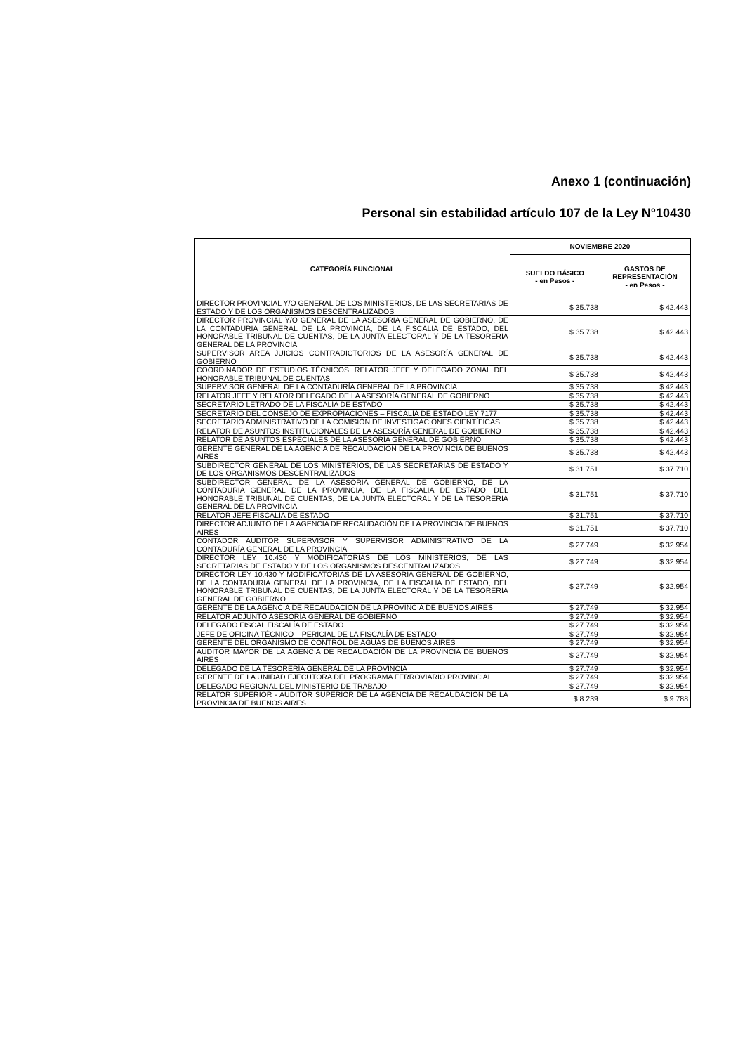Anexo 1 (continuación)
Personal sin estabilidad artículo 107 de la Ley N°10430
| CATEGORÍA FUNCIONAL | NOVIEMBRE 2020 | |
| --- | --- | --- |
| | SUELDO BÁSICO - en Pesos - | GASTOS DE REPRESENTACIÓN - en Pesos - |
| DIRECTOR PROVINCIAL Y/O GENERAL DE LOS MINISTERIOS, DE LAS SECRETARIAS DE ESTADO Y DE LOS ORGANISMOS DESCENTRALIZADOS | $ 35.738 | $ 42.443 |
| DIRECTOR PROVINCIAL Y/O GENERAL DE LA ASESORIA GENERAL DE GOBIERNO, DE LA CONTADURIA GENERAL DE LA PROVINCIA, DE LA FISCALIA DE ESTADO, DEL HONORABLE TRIBUNAL DE CUENTAS, DE LA JUNTA ELECTORAL Y DE LA TESORERIA GENERAL DE LA PROVINCIA | $ 35.738 | $ 42.443 |
| SUPERVISOR AREA JUICIOS CONTRADICTORIOS DE LA ASESORÍA GENERAL DE GOBIERNO | $ 35.738 | $ 42.443 |
| COORDINADOR DE ESTUDIOS TÉCNICOS, RELATOR JEFE Y DELEGADO ZONAL DEL HONORABLE TRIBUNAL DE CUENTAS | $ 35.738 | $ 42.443 |
| SUPERVISOR GENERAL DE LA CONTADURÍA GENERAL DE LA PROVINCIA | $ 35.738 | $ 42.443 |
| RELATOR JEFE Y RELATOR DELEGADO DE LA ASESORÍA GENERAL DE GOBIERNO | $ 35.738 | $ 42.443 |
| SECRETARIO LETRADO DE LA FISCALÍA DE ESTADO | $ 35.738 | $ 42.443 |
| SECRETARIO DEL CONSEJO DE EXPROPIACIONES – FISCALÍA DE ESTADO LEY 7177 | $ 35.738 | $ 42.443 |
| SECRETARIO ADMINISTRATIVO DE LA COMISIÓN DE INVESTIGACIONES CIENTÍFICAS | $ 35.738 | $ 42.443 |
| RELATOR DE ASUNTOS INSTITUCIONALES DE LA ASESORÍA GENERAL DE GOBIERNO | $ 35.738 | $ 42.443 |
| RELATOR DE ASUNTOS ESPECIALES DE LA ASESORÍA GENERAL DE GOBIERNO | $ 35.738 | $ 42.443 |
| GERENTE GENERAL DE LA AGENCIA DE RECAUDACIÓN DE LA PROVINCIA DE BUENOS AIRES | $ 35.738 | $ 42.443 |
| SUBDIRECTOR GENERAL DE LOS MINISTERIOS, DE LAS SECRETARIAS DE ESTADO Y DE LOS ORGANISMOS DESCENTRALIZADOS | $ 31.751 | $ 37.710 |
| SUBDIRECTOR GENERAL DE LA ASESORIA GENERAL DE GOBIERNO, DE LA CONTADURIA GENERAL DE LA PROVINCIA, DE LA FISCALIA DE ESTADO, DEL HONORABLE TRIBUNAL DE CUENTAS, DE LA JUNTA ELECTORAL Y DE LA TESORERIA GENERAL DE LA PROVINCIA | $ 31.751 | $ 37.710 |
| RELATOR JEFE FISCALÍA DE ESTADO | $ 31.751 | $ 37.710 |
| DIRECTOR ADJUNTO DE LA AGENCIA DE RECAUDACIÓN DE LA PROVINCIA DE BUENOS AIRES | $ 31.751 | $ 37.710 |
| CONTADOR AUDITOR SUPERVISOR Y SUPERVISOR ADMINISTRATIVO DE LA CONTADURÍA GENERAL DE LA PROVINCIA | $ 27.749 | $ 32.954 |
| DIRECTOR LEY 10.430 Y MODIFICATORIAS DE LOS MINISTERIOS, DE LAS SECRETARIAS DE ESTADO Y DE LOS ORGANISMOS DESCENTRALIZADOS | $ 27.749 | $ 32.954 |
| DIRECTOR LEY 10.430 Y MODIFICATORIAS DE LA ASESORIA GENERAL DE GOBIERNO, DE LA CONTADURIA GENERAL DE LA PROVINCIA, DE LA FISCALIA DE ESTADO, DEL HONORABLE TRIBUNAL DE CUENTAS, DE LA JUNTA ELECTORAL Y DE LA TESORERIA GENERAL DE GOBIERNO | $ 27.749 | $ 32.954 |
| GERENTE DE LA AGENCIA DE RECAUDACIÓN DE LA PROVINCIA DE BUENOS AIRES | $ 27.749 | $ 32.954 |
| RELATOR ADJUNTO ASESORÍA GENERAL DE GOBIERNO | $ 27.749 | $ 32.954 |
| DELEGADO FISCAL FISCALÍA DE ESTADO | $ 27.749 | $ 32.954 |
| JEFE DE OFICINA TÉCNICO – PERICIAL DE LA FISCALÍA DE ESTADO | $ 27.749 | $ 32.954 |
| GERENTE DEL ORGANISMO DE CONTROL DE AGUAS DE BUENOS AIRES | $ 27.749 | $ 32.954 |
| AUDITOR MAYOR DE LA AGENCIA DE RECAUDACIÓN DE LA PROVINCIA DE BUENOS AIRES | $ 27.749 | $ 32.954 |
| DELEGADO DE LA TESORERÍA GENERAL DE LA PROVINCIA | $ 27.749 | $ 32.954 |
| GERENTE DE LA UNIDAD EJECUTORA DEL PROGRAMA FERROVIARIO PROVINCIAL | $ 27.749 | $ 32.954 |
| DELEGADO REGIONAL DEL MINISTERIO DE TRABAJO | $ 27.749 | $ 32.954 |
| RELATOR SUPERIOR - AUDITOR SUPERIOR DE LA AGENCIA DE RECAUDACIÓN DE LA PROVINCIA DE BUENOS AIRES | $ 8.239 | $ 9.788 |